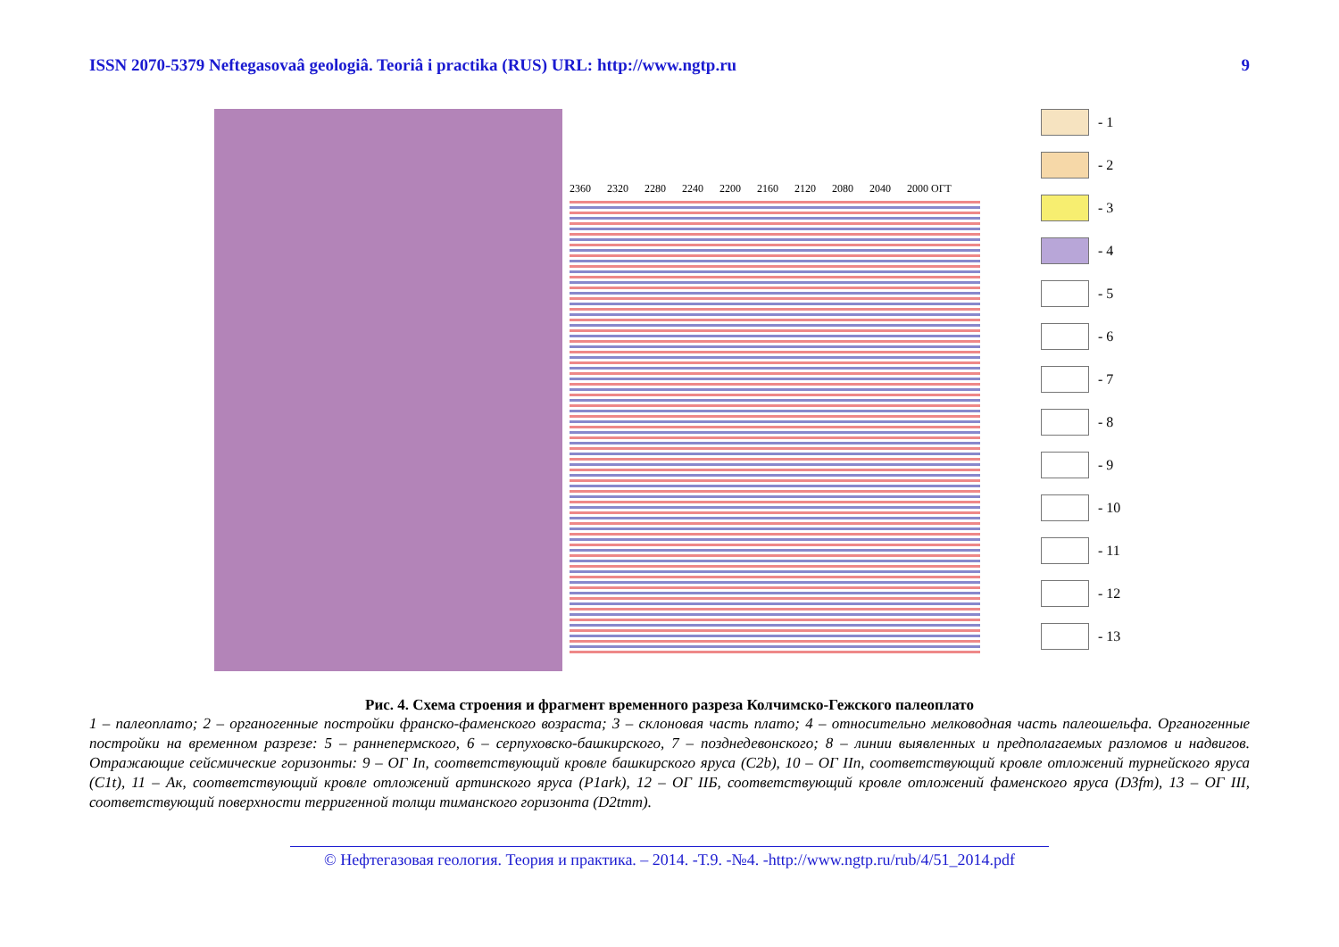ISSN 2070-5379 Neftegasovaâ geologiâ. Teoriâ i practika (RUS) URL: http://www.ngtp.ru 9
2360 2320 2280 2240 2200 2160 2120 2080 2040 2000 ОГТ
- 1
- 2
- 3
- 4
- 5
- 6
- 7
- 8
- 9
- 10
- 11
- 12
- 13
Рис. 4. Схема строения и фрагмент временного разреза Колчимско-Гежского палеоплато
1 – палеоплато; 2 – органогенные постройки франско-фаменского возраста; 3 – склоновая часть плато; 4 – относительно мелководная часть палеошельфа. Органогенные постройки на временном разрезе: 5 – раннепермского, 6 – серпуховско-башкирского, 7 – позднедевонского; 8 – линии выявленных и предполагаемых разломов и надвигов. Отражающие сейсмические горизонты: 9 – ОГ Iп, соответствующий кровле башкирского яруса (C2b), 10 – ОГ IIп, соответствующий кровле отложений турнейского яруса (C1t), 11 – Ак, соответствующий кровле отложений артинского яруса (P1ark), 12 – ОГ IIБ, соответствующий кровле отложений фаменского яруса (D3fm), 13 – ОГ III, соответствующий поверхности терригенной толщи тиманского горизонта (D2tmm).
© Нефтегазовая геология. Теория и практика. – 2014. -Т.9. -№4. -http://www.ngtp.ru/rub/4/51_2014.pdf